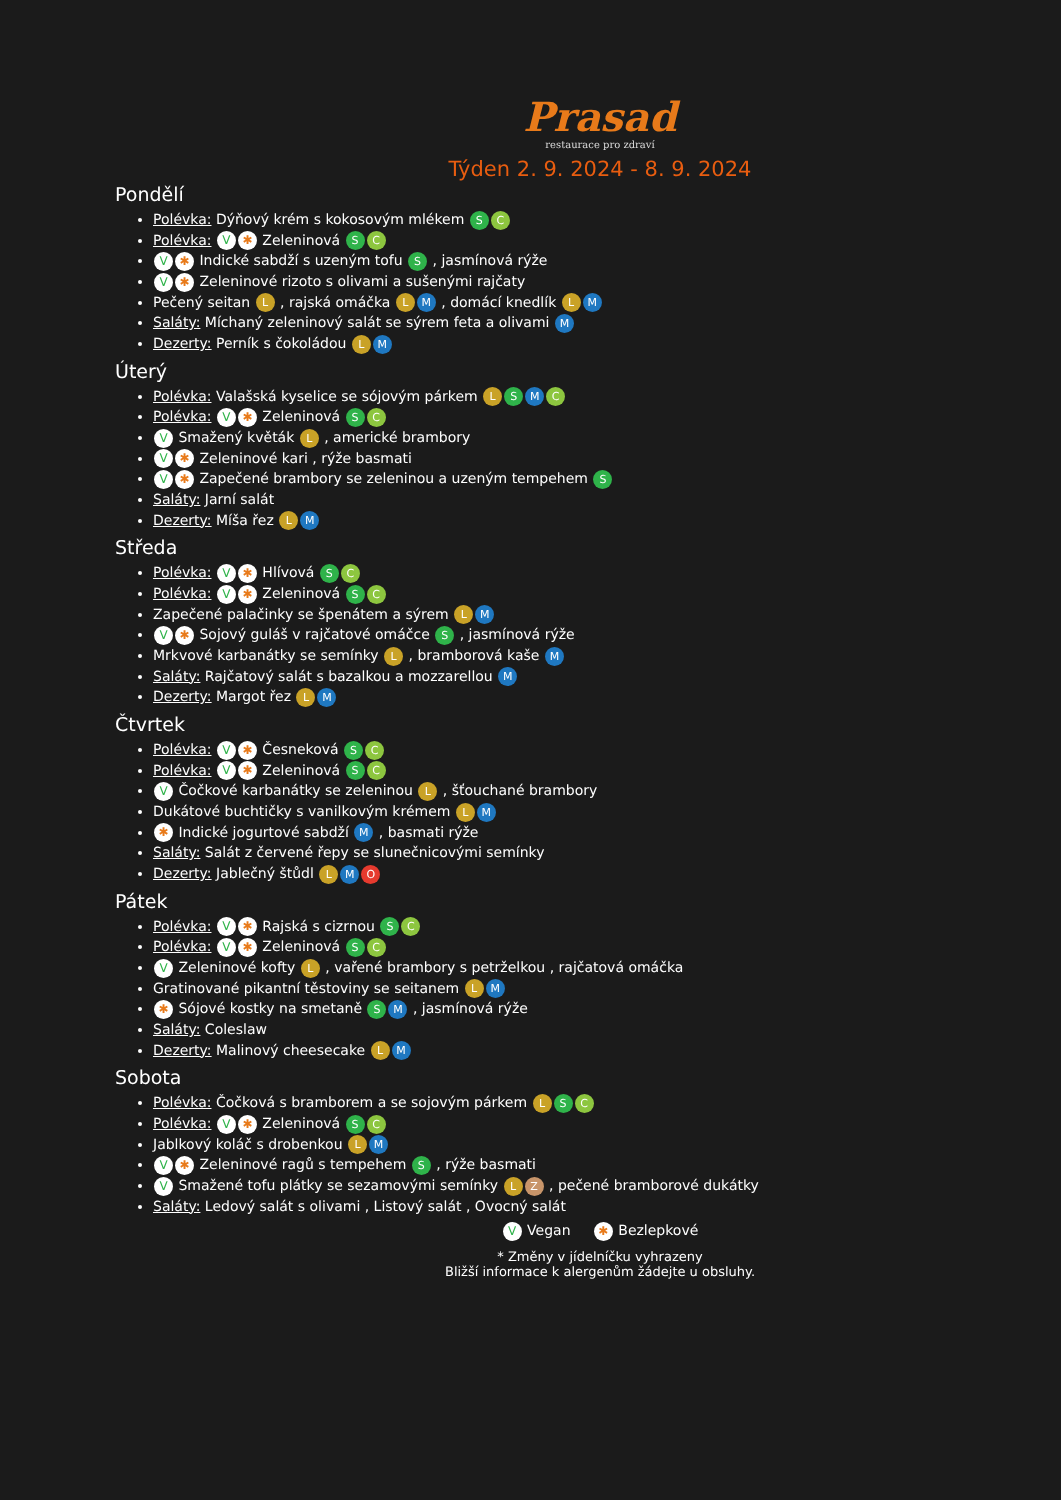Prasad
restaurace pro zdraví
Týden 2. 9. 2024 - 8. 9. 2024
Pondělí
Polévka: Dýňový krém s kokosovým mlékem S C
Polévka: V ✱ Zeleninová S C
V ✱ Indické sabdží s uzeným tofu S , jasmínová rýže
V ✱ Zeleninové rizoto s olivami a sušenými rajčaty
Pečený seitan L , rajská omáčka L M , domácí knedlík L M
Saláty: Míchaný zeleninový salát se sýrem feta a olivami M
Dezerty: Perník s čokoládou L M
Úterý
Polévka: Valašská kyselice se sójovým párkem L S M C
Polévka: V ✱ Zeleninová S C
V Smažený květák L , americké brambory
V ✱ Zeleninové kari , rýže basmati
V ✱ Zapečené brambory se zeleninou a uzeným tempehem S
Saláty: Jarní salát
Dezerty: Míša řez L M
Středa
Polévka: V ✱ Hlívová S C
Polévka: V ✱ Zeleninová S C
Zapečené palačinky se špenátem a sýrem L M
V ✱ Sojový guláš v rajčatové omáčce S , jasmínová rýže
Mrkvové karbanátky se semínky L , bramborová kaše M
Saláty: Rajčatový salát s bazalkou a mozzarellou M
Dezerty: Margot řez L M
Čtvrtek
Polévka: V ✱ Česneková S C
Polévka: V ✱ Zeleninová S C
V Čočkové karbanátky se zeleninou L , šťouchané brambory
Dukátové buchtičky s vanilkovým krémem L M
✱ Indické jogurtové sabdží M , basmati rýže
Saláty: Salát z červené řepy se slunečnicovými semínky
Dezerty: Jablečný štůdl L M O
Pátek
Polévka: V ✱ Rajská s cizrnou S C
Polévka: V ✱ Zeleninová S C
V Zeleninové kofty L , vařené brambory s petrželkou , rajčatová omáčka
Gratinované pikantní těstoviny se seitanem L M
✱ Sójové kostky na smetaně S M , jasmínová rýže
Saláty: Coleslaw
Dezerty: Malinový cheesecake L M
Sobota
Polévka: Čočková s bramborem a se sojovým párkem L S C
Polévka: V ✱ Zeleninová S C
Jablkový koláč s drobenkou L M
V ✱ Zeleninové ragů s tempehem S , rýže basmati
V Smažené tofu plátky se sezamovými semínky L Z , pečené bramborové dukátky
Saláty: Ledový salát s olivami , Listový salát , Ovocný salát
V Vegan ✱ Bezlepkové
* Změny v jídelníčku vyhrazeny
Bližší informace k alergenům žádejte u obsluhy.